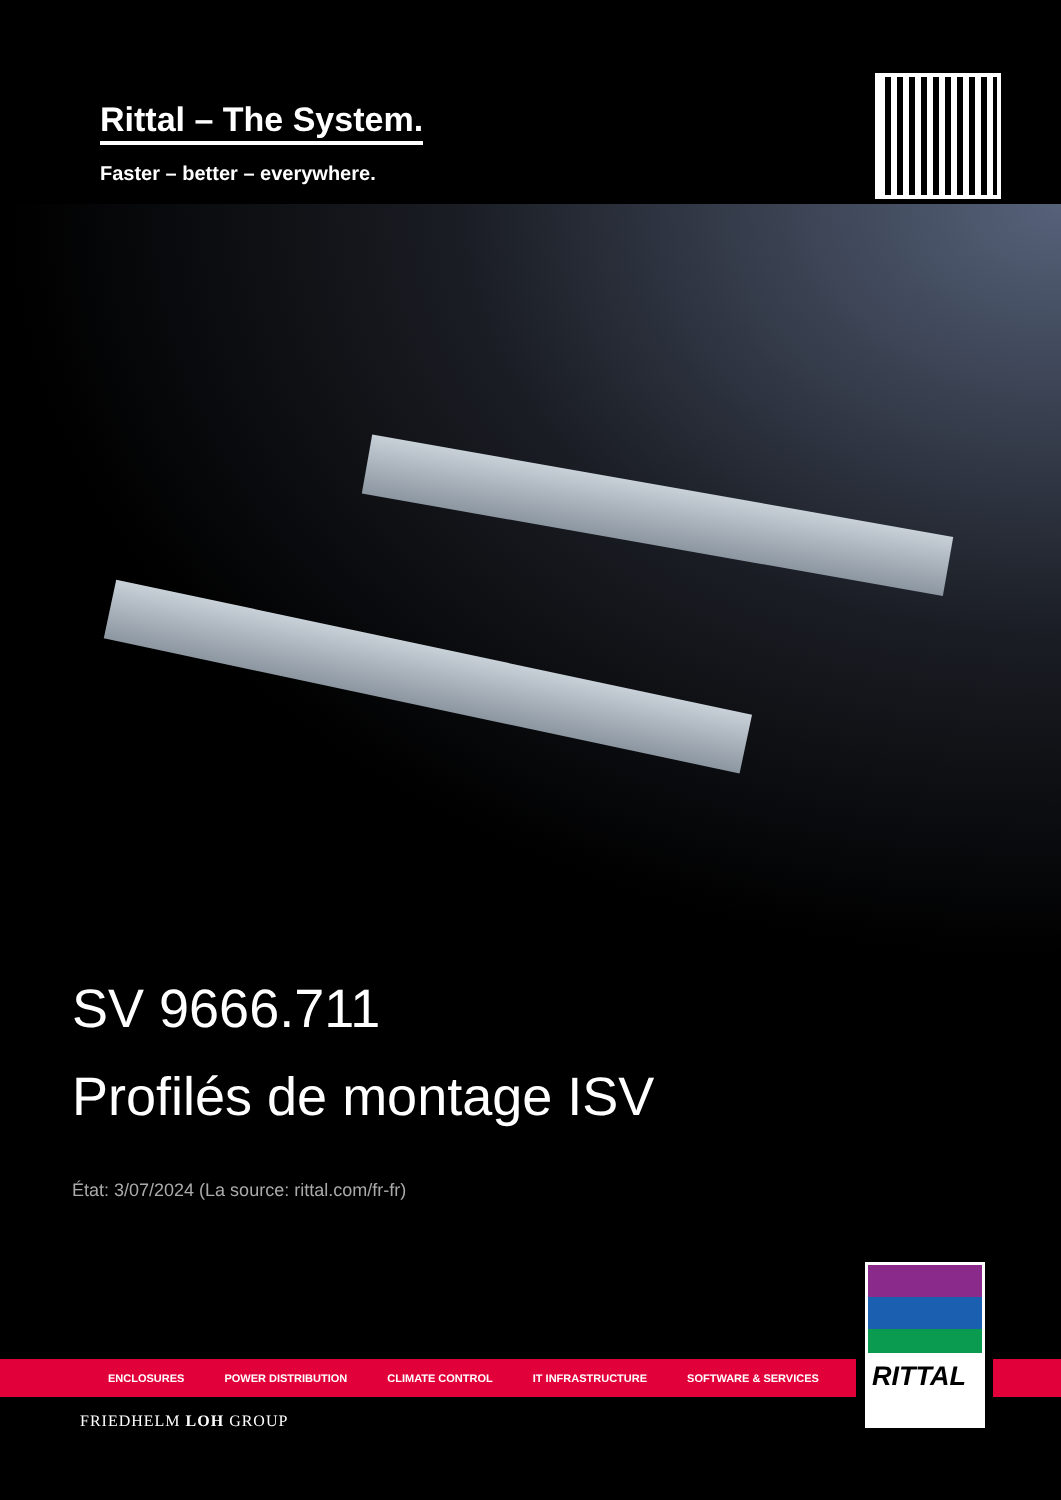Rittal – The System.
Faster – better – everywhere.
SV 9666.711
Profilés de montage ISV
État: 3/07/2024 (La source: rittal.com/fr-fr)
ENCLOSURES POWER DISTRIBUTION CLIMATE CONTROL IT INFRASTRUCTURE SOFTWARE & SERVICES
RITTAL
FRIEDHELM LOH GROUP